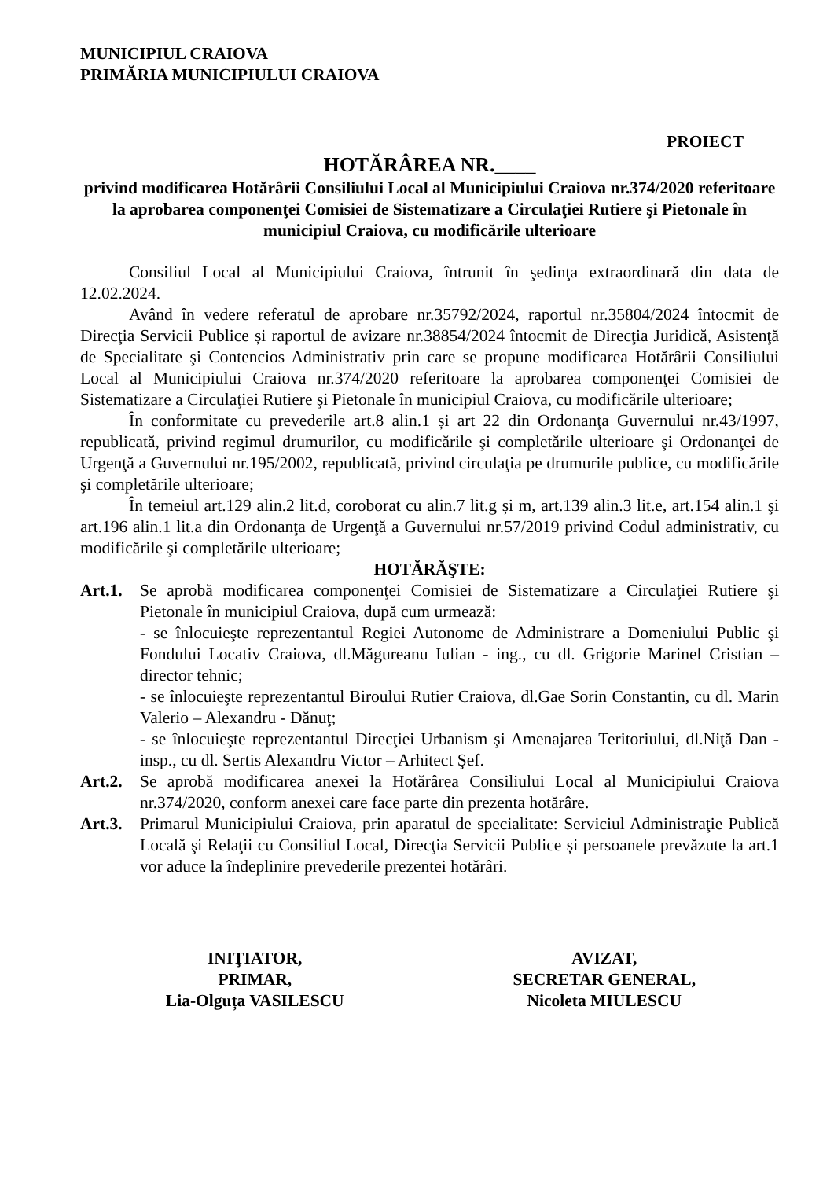MUNICIPIUL CRAIOVA
PRIMĂRIA MUNICIPIULUI CRAIOVA
PROIECT
HOTĂRÂREA NR.____
privind modificarea Hotărârii Consiliului Local al Municipiului Craiova nr.374/2020 referitoare la aprobarea componenţei Comisiei de Sistematizare a Circulaţiei Rutiere şi Pietonale în municipiul Craiova, cu modificările ulterioare
Consiliul Local al Municipiului Craiova, întrunit în şedinţa extraordinară din data de 12.02.2024.
Având în vedere referatul de aprobare nr.35792/2024, raportul nr.35804/2024 întocmit de Direcţia Servicii Publice și raportul de avizare nr.38854/2024 întocmit de Direcţia Juridică, Asistenţă de Specialitate şi Contencios Administrativ prin care se propune modificarea Hotărârii Consiliului Local al Municipiului Craiova nr.374/2020 referitoare la aprobarea componenţei Comisiei de Sistematizare a Circulaţiei Rutiere şi Pietonale în municipiul Craiova, cu modificările ulterioare;
În conformitate cu prevederile art.8 alin.1 și art 22 din Ordonanţa Guvernului nr.43/1997, republicată, privind regimul drumurilor, cu modificările şi completările ulterioare şi Ordonanţei de Urgenţă a Guvernului nr.195/2002, republicată, privind circulaţia pe drumurile publice, cu modificările şi completările ulterioare;
În temeiul art.129 alin.2 lit.d, coroborat cu alin.7 lit.g și m, art.139 alin.3 lit.e, art.154 alin.1 şi art.196 alin.1 lit.a din Ordonanţa de Urgenţă a Guvernului nr.57/2019 privind Codul administrativ, cu modificările şi completările ulterioare;
HOTĂRĂŞTE:
Art.1.
Se aprobă modificarea componenţei Comisiei de Sistematizare a Circulaţiei Rutiere şi Pietonale în municipiul Craiova, după cum urmează:
- se înlocuieşte reprezentantul Regiei Autonome de Administrare a Domeniului Public şi Fondului Locativ Craiova, dl.Măgureanu Iulian - ing., cu dl. Grigorie Marinel Cristian – director tehnic;
- se înlocuieşte reprezentantul Biroului Rutier Craiova, dl.Gae Sorin Constantin, cu dl. Marin Valerio – Alexandru - Dănuţ;
- se înlocuieşte reprezentantul Direcţiei Urbanism şi Amenajarea Teritoriului, dl.Niţă Dan - insp., cu dl. Sertis Alexandru Victor – Arhitect Şef.
Art.2.
Se aprobă modificarea anexei la Hotărârea Consiliului Local al Municipiului Craiova nr.374/2020, conform anexei care face parte din prezenta hotărâre.
Art.3.
Primarul Municipiului Craiova, prin aparatul de specialitate: Serviciul Administraţie Publică Locală şi Relaţii cu Consiliul Local, Direcţia Servicii Publice și persoanele prevăzute la art.1 vor aduce la îndeplinire prevederile prezentei hotărâri.
INIŢIATOR,
PRIMAR,
Lia-Olguța VASILESCU
AVIZAT,
SECRETAR GENERAL,
Nicoleta MIULESCU